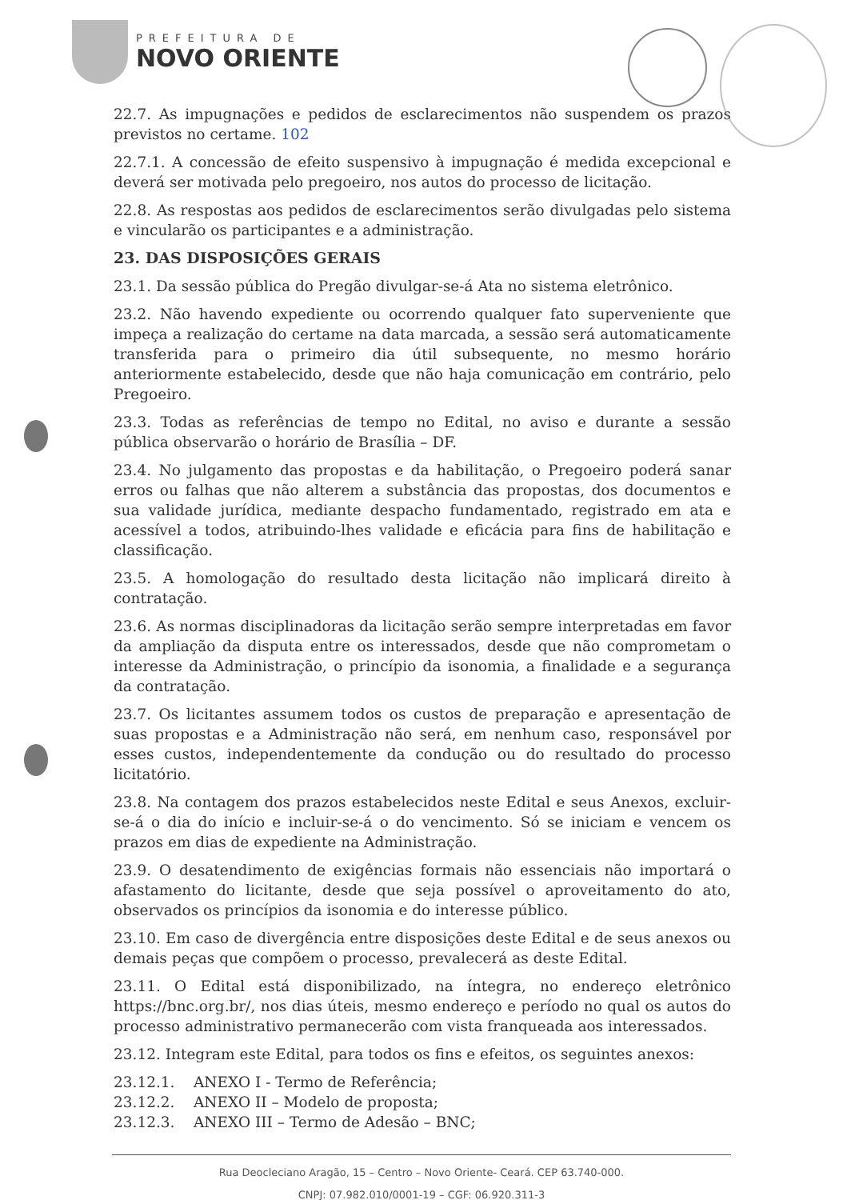PREFEITURA DE
NOVO ORIENTE
22.7. As impugnações e pedidos de esclarecimentos não suspendem os prazos previstos no certame. 102
22.7.1. A concessão de efeito suspensivo à impugnação é medida excepcional e deverá ser motivada pelo pregoeiro, nos autos do processo de licitação.
22.8. As respostas aos pedidos de esclarecimentos serão divulgadas pelo sistema e vincularão os participantes e a administração.
23. DAS DISPOSIÇÕES GERAIS
23.1. Da sessão pública do Pregão divulgar-se-á Ata no sistema eletrônico.
23.2. Não havendo expediente ou ocorrendo qualquer fato superveniente que impeça a realização do certame na data marcada, a sessão será automaticamente transferida para o primeiro dia útil subsequente, no mesmo horário anteriormente estabelecido, desde que não haja comunicação em contrário, pelo Pregoeiro.
23.3. Todas as referências de tempo no Edital, no aviso e durante a sessão pública observarão o horário de Brasília – DF.
23.4. No julgamento das propostas e da habilitação, o Pregoeiro poderá sanar erros ou falhas que não alterem a substância das propostas, dos documentos e sua validade jurídica, mediante despacho fundamentado, registrado em ata e acessível a todos, atribuindo-lhes validade e eficácia para fins de habilitação e classificação.
23.5. A homologação do resultado desta licitação não implicará direito à contratação.
23.6. As normas disciplinadoras da licitação serão sempre interpretadas em favor da ampliação da disputa entre os interessados, desde que não comprometam o interesse da Administração, o princípio da isonomia, a finalidade e a segurança da contratação.
23.7. Os licitantes assumem todos os custos de preparação e apresentação de suas propostas e a Administração não será, em nenhum caso, responsável por esses custos, independentemente da condução ou do resultado do processo licitatório.
23.8. Na contagem dos prazos estabelecidos neste Edital e seus Anexos, excluir-se-á o dia do início e incluir-se-á o do vencimento. Só se iniciam e vencem os prazos em dias de expediente na Administração.
23.9. O desatendimento de exigências formais não essenciais não importará o afastamento do licitante, desde que seja possível o aproveitamento do ato, observados os princípios da isonomia e do interesse público.
23.10. Em caso de divergência entre disposições deste Edital e de seus anexos ou demais peças que compõem o processo, prevalecerá as deste Edital.
23.11. O Edital está disponibilizado, na íntegra, no endereço eletrônico https://bnc.org.br/, nos dias úteis, mesmo endereço e período no qual os autos do processo administrativo permanecerão com vista franqueada aos interessados.
23.12. Integram este Edital, para todos os fins e efeitos, os seguintes anexos:
23.12.1. ANEXO I - Termo de Referência; 23.12.2. ANEXO II – Modelo de proposta; 23.12.3. ANEXO III – Termo de Adesão – BNC;
Rua Deocleciano Aragão, 15 – Centro – Novo Oriente- Ceará. CEP 63.740-000.
CNPJ: 07.982.010/0001-19 – CGF: 06.920.311-3